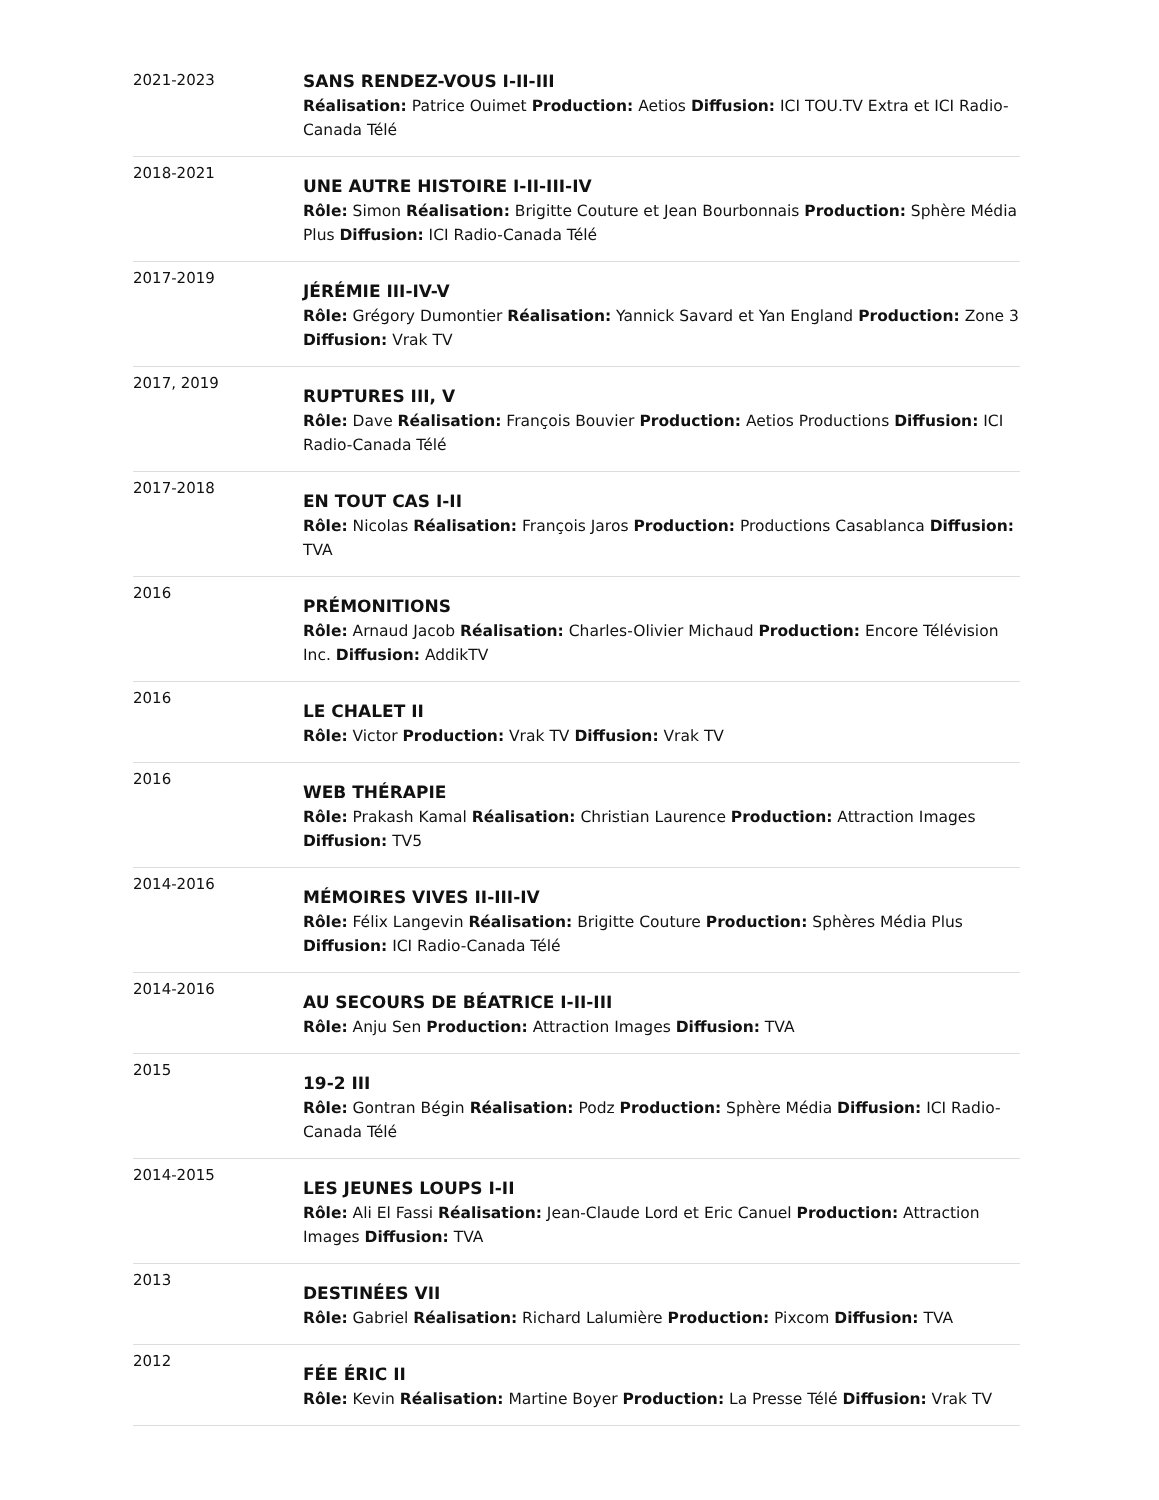| 2021-2023 | SANS RENDEZ-VOUS I-II-III Réalisation: Patrice Ouimet Production: Aetios Diffusion: ICI TOU.TV Extra et ICI Radio-Canada Télé |
| 2018-2021 | UNE AUTRE HISTOIRE I-II-III-IV Rôle: Simon Réalisation: Brigitte Couture et Jean Bourbonnais Production: Sphère Média Plus Diffusion: ICI Radio-Canada Télé |
| 2017-2019 | JÉRÉMIE III-IV-V Rôle: Grégory Dumontier Réalisation: Yannick Savard et Yan England Production: Zone 3 Diffusion: Vrak TV |
| 2017, 2019 | RUPTURES III, V Rôle: Dave Réalisation: François Bouvier Production: Aetios Productions Diffusion: ICI Radio-Canada Télé |
| 2017-2018 | EN TOUT CAS I-II Rôle: Nicolas Réalisation: François Jaros Production: Productions Casablanca Diffusion: TVA |
| 2016 | PRÉMONITIONS Rôle: Arnaud Jacob Réalisation: Charles-Olivier Michaud Production: Encore Télévision Inc. Diffusion: AddikTV |
| 2016 | LE CHALET II Rôle: Victor Production: Vrak TV Diffusion: Vrak TV |
| 2016 | WEB THÉRAPIE Rôle: Prakash Kamal Réalisation: Christian Laurence Production: Attraction Images Diffusion: TV5 |
| 2014-2016 | MÉMOIRES VIVES II-III-IV Rôle: Félix Langevin Réalisation: Brigitte Couture Production: Sphères Média Plus Diffusion: ICI Radio-Canada Télé |
| 2014-2016 | AU SECOURS DE BÉATRICE I-II-III Rôle: Anju Sen Production: Attraction Images Diffusion: TVA |
| 2015 | 19-2 III Rôle: Gontran Bégin Réalisation: Podz Production: Sphère Média Diffusion: ICI Radio-Canada Télé |
| 2014-2015 | LES JEUNES LOUPS I-II Rôle: Ali El Fassi Réalisation: Jean-Claude Lord et Eric Canuel Production: Attraction Images Diffusion: TVA |
| 2013 | DESTINÉES VII Rôle: Gabriel Réalisation: Richard Lalumière Production: Pixcom Diffusion: TVA |
| 2012 | FÉE ÉRIC II Rôle: Kevin Réalisation: Martine Boyer Production: La Presse Télé Diffusion: Vrak TV |